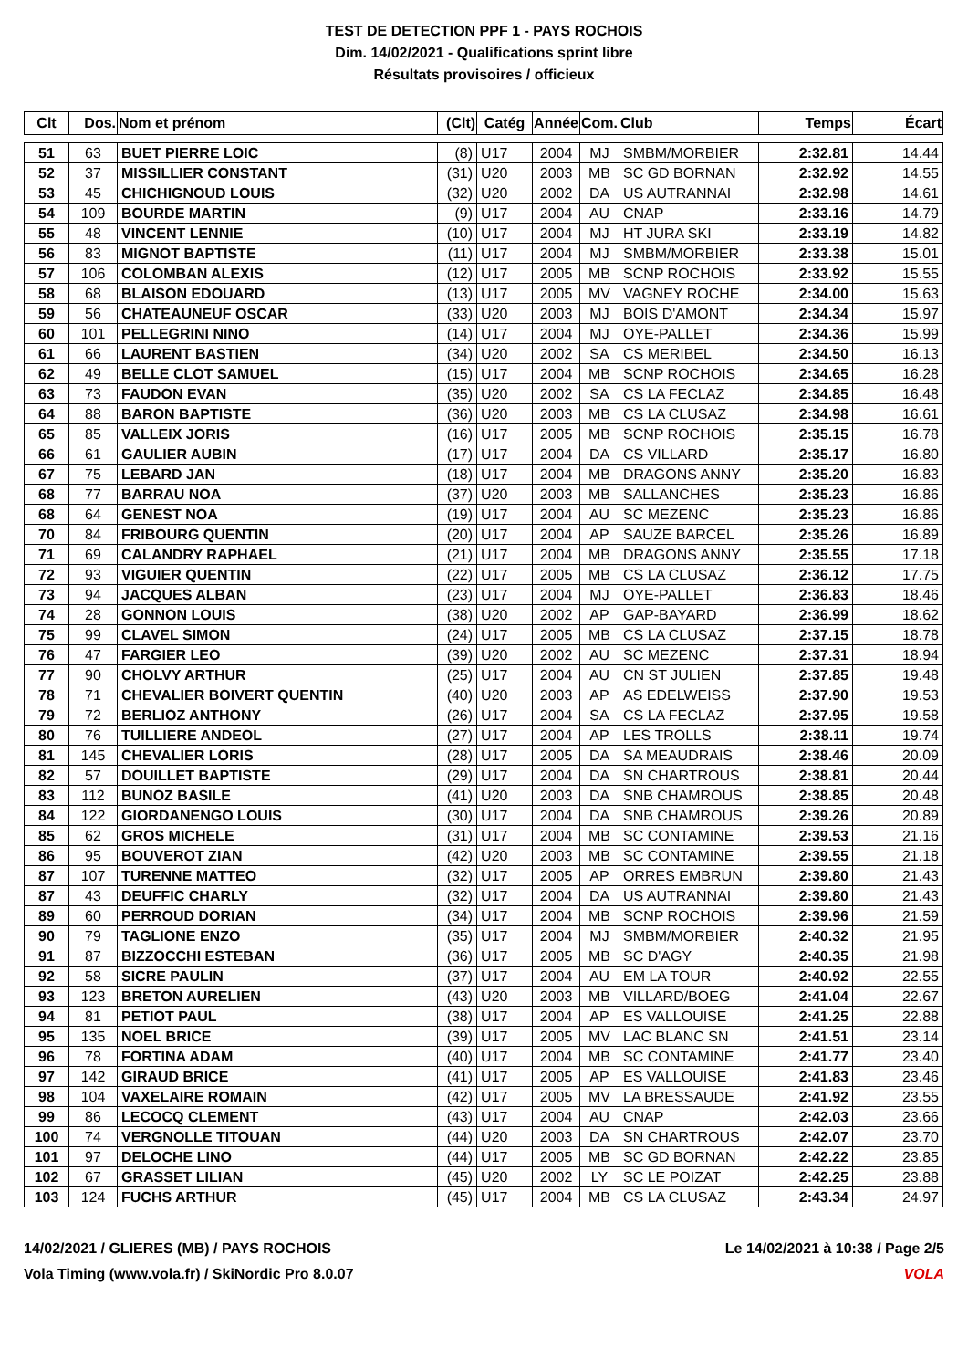TEST DE DETECTION PPF 1 - PAYS ROCHOIS
Dim. 14/02/2021 - Qualifications sprint libre
Résultats provisoires / officieux
| Clt | Dos. | Nom et prénom | (Clt) | Catég | Année | Com. | Club | Temps | Écart |
| --- | --- | --- | --- | --- | --- | --- | --- | --- | --- |
| 51 | 63 | BUET PIERRE LOIC | (8) | U17 | 2004 | MJ | SMBM/MORBIER | 2:32.81 | 14.44 |
| 52 | 37 | MISSILLIER CONSTANT | (31) | U20 | 2003 | MB | SC GD BORNAN | 2:32.92 | 14.55 |
| 53 | 45 | CHICHIGNOUD LOUIS | (32) | U20 | 2002 | DA | US AUTRANNAI | 2:32.98 | 14.61 |
| 54 | 109 | BOURDE MARTIN | (9) | U17 | 2004 | AU | CNAP | 2:33.16 | 14.79 |
| 55 | 48 | VINCENT LENNIE | (10) | U17 | 2004 | MJ | HT JURA SKI | 2:33.19 | 14.82 |
| 56 | 83 | MIGNOT BAPTISTE | (11) | U17 | 2004 | MJ | SMBM/MORBIER | 2:33.38 | 15.01 |
| 57 | 106 | COLOMBAN ALEXIS | (12) | U17 | 2005 | MB | SCNP ROCHOIS | 2:33.92 | 15.55 |
| 58 | 68 | BLAISON EDOUARD | (13) | U17 | 2005 | MV | VAGNEY ROCHE | 2:34.00 | 15.63 |
| 59 | 56 | CHATEAUNEUF OSCAR | (33) | U20 | 2003 | MJ | BOIS D'AMONT | 2:34.34 | 15.97 |
| 60 | 101 | PELLEGRINI NINO | (14) | U17 | 2004 | MJ | OYE-PALLET | 2:34.36 | 15.99 |
| 61 | 66 | LAURENT BASTIEN | (34) | U20 | 2002 | SA | CS MERIBEL | 2:34.50 | 16.13 |
| 62 | 49 | BELLE CLOT SAMUEL | (15) | U17 | 2004 | MB | SCNP ROCHOIS | 2:34.65 | 16.28 |
| 63 | 73 | FAUDON EVAN | (35) | U20 | 2002 | SA | CS LA FECLAZ | 2:34.85 | 16.48 |
| 64 | 88 | BARON BAPTISTE | (36) | U20 | 2003 | MB | CS LA CLUSAZ | 2:34.98 | 16.61 |
| 65 | 85 | VALLEIX JORIS | (16) | U17 | 2005 | MB | SCNP ROCHOIS | 2:35.15 | 16.78 |
| 66 | 61 | GAULIER AUBIN | (17) | U17 | 2004 | DA | CS VILLARD | 2:35.17 | 16.80 |
| 67 | 75 | LEBARD JAN | (18) | U17 | 2004 | MB | DRAGONS ANNY | 2:35.20 | 16.83 |
| 68 | 77 | BARRAU NOA | (37) | U20 | 2003 | MB | SALLANCHES | 2:35.23 | 16.86 |
| 68 | 64 | GENEST NOA | (19) | U17 | 2004 | AU | SC MEZENC | 2:35.23 | 16.86 |
| 70 | 84 | FRIBOURG QUENTIN | (20) | U17 | 2004 | AP | SAUZE BARCEL | 2:35.26 | 16.89 |
| 71 | 69 | CALANDRY RAPHAEL | (21) | U17 | 2004 | MB | DRAGONS ANNY | 2:35.55 | 17.18 |
| 72 | 93 | VIGUIER QUENTIN | (22) | U17 | 2005 | MB | CS LA CLUSAZ | 2:36.12 | 17.75 |
| 73 | 94 | JACQUES ALBAN | (23) | U17 | 2004 | MJ | OYE-PALLET | 2:36.83 | 18.46 |
| 74 | 28 | GONNON LOUIS | (38) | U20 | 2002 | AP | GAP-BAYARD | 2:36.99 | 18.62 |
| 75 | 99 | CLAVEL SIMON | (24) | U17 | 2005 | MB | CS LA CLUSAZ | 2:37.15 | 18.78 |
| 76 | 47 | FARGIER LEO | (39) | U20 | 2002 | AU | SC MEZENC | 2:37.31 | 18.94 |
| 77 | 90 | CHOLVY ARTHUR | (25) | U17 | 2004 | AU | CN ST JULIEN | 2:37.85 | 19.48 |
| 78 | 71 | CHEVALIER BOIVERT QUENTIN | (40) | U20 | 2003 | AP | AS EDELWEISS | 2:37.90 | 19.53 |
| 79 | 72 | BERLIOZ ANTHONY | (26) | U17 | 2004 | SA | CS LA FECLAZ | 2:37.95 | 19.58 |
| 80 | 76 | TUILLIERE ANDEOL | (27) | U17 | 2004 | AP | LES TROLLS | 2:38.11 | 19.74 |
| 81 | 145 | CHEVALIER LORIS | (28) | U17 | 2005 | DA | SA MEAUDRAIS | 2:38.46 | 20.09 |
| 82 | 57 | DOUILLET BAPTISTE | (29) | U17 | 2004 | DA | SN CHARTROUS | 2:38.81 | 20.44 |
| 83 | 112 | BUNOZ BASILE | (41) | U20 | 2003 | DA | SNB CHAMROUS | 2:38.85 | 20.48 |
| 84 | 122 | GIORDANENGO LOUIS | (30) | U17 | 2004 | DA | SNB CHAMROUS | 2:39.26 | 20.89 |
| 85 | 62 | GROS MICHELE | (31) | U17 | 2004 | MB | SC CONTAMINE | 2:39.53 | 21.16 |
| 86 | 95 | BOUVEROT ZIAN | (42) | U20 | 2003 | MB | SC CONTAMINE | 2:39.55 | 21.18 |
| 87 | 107 | TURENNE MATTEO | (32) | U17 | 2005 | AP | ORRES EMBRUN | 2:39.80 | 21.43 |
| 87 | 43 | DEUFFIC CHARLY | (32) | U17 | 2004 | DA | US AUTRANNAI | 2:39.80 | 21.43 |
| 89 | 60 | PERROUD DORIAN | (34) | U17 | 2004 | MB | SCNP ROCHOIS | 2:39.96 | 21.59 |
| 90 | 79 | TAGLIONE ENZO | (35) | U17 | 2004 | MJ | SMBM/MORBIER | 2:40.32 | 21.95 |
| 91 | 87 | BIZZOCCHI ESTEBAN | (36) | U17 | 2005 | MB | SC D'AGY | 2:40.35 | 21.98 |
| 92 | 58 | SICRE PAULIN | (37) | U17 | 2004 | AU | EM LA TOUR | 2:40.92 | 22.55 |
| 93 | 123 | BRETON AURELIEN | (43) | U20 | 2003 | MB | VILLARD/BOEG | 2:41.04 | 22.67 |
| 94 | 81 | PETIOT PAUL | (38) | U17 | 2004 | AP | ES VALLOUISE | 2:41.25 | 22.88 |
| 95 | 135 | NOEL BRICE | (39) | U17 | 2005 | MV | LAC BLANC SN | 2:41.51 | 23.14 |
| 96 | 78 | FORTINA ADAM | (40) | U17 | 2004 | MB | SC CONTAMINE | 2:41.77 | 23.40 |
| 97 | 142 | GIRAUD BRICE | (41) | U17 | 2005 | AP | ES VALLOUISE | 2:41.83 | 23.46 |
| 98 | 104 | VAXELAIRE ROMAIN | (42) | U17 | 2005 | MV | LA BRESSAUDE | 2:41.92 | 23.55 |
| 99 | 86 | LECOCQ CLEMENT | (43) | U17 | 2004 | AU | CNAP | 2:42.03 | 23.66 |
| 100 | 74 | VERGNOLLE TITOUAN | (44) | U20 | 2003 | DA | SN CHARTROUS | 2:42.07 | 23.70 |
| 101 | 97 | DELOCHE LINO | (44) | U17 | 2005 | MB | SC GD BORNAN | 2:42.22 | 23.85 |
| 102 | 67 | GRASSET LILIAN | (45) | U20 | 2002 | LY | SC LE POIZAT | 2:42.25 | 23.88 |
| 103 | 124 | FUCHS ARTHUR | (45) | U17 | 2004 | MB | CS LA CLUSAZ | 2:43.34 | 24.97 |
14/02/2021 / GLIERES (MB) / PAYS ROCHOIS Le 14/02/2021 à 10:38 / Page 2/5
Vola Timing (www.vola.fr) / SkiNordic Pro 8.0.07 VOLA